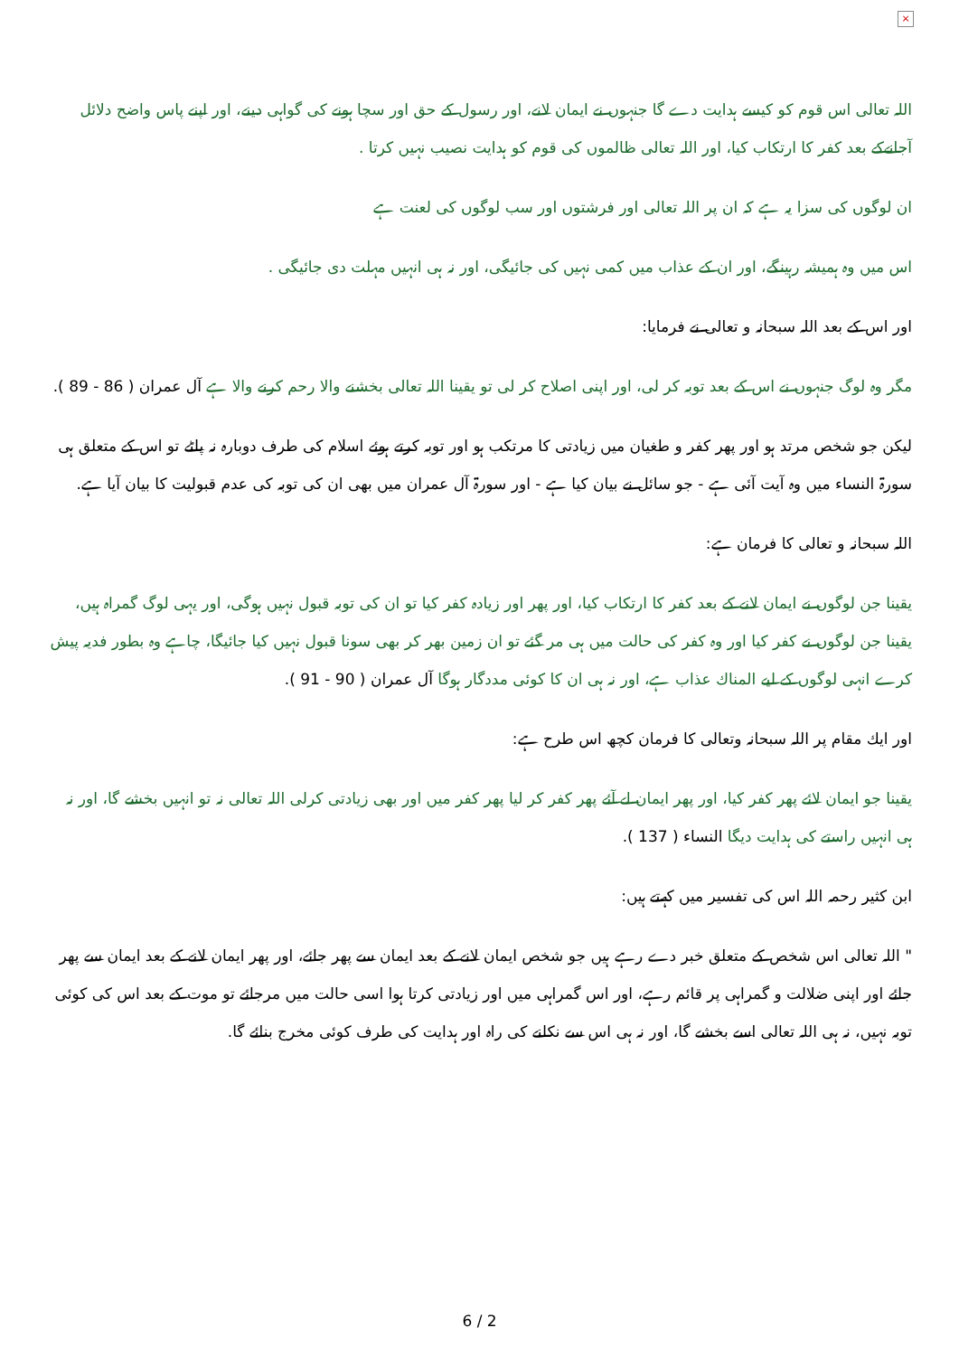×
اللہ تعالی اس قوم كو كيسے ہدايت دے گا جنہوں نے ايمان لانے، اور رسول كے حق اور سچا ہونے كى گواہى دينے، اور اپنے پاس واضح دلائل آجانےكے بعد كفر كا ارتكاب كيا، اور اللہ تعالى ظالموں كى قوم كو ہدايت نصيب نہيں كرتا .
ان لوگوں كى سزا يہ ہے كہ ان پر اللہ تعالى اور فرشتوں اور سب لوگوں كى لعنت ہے
اس ميں وہ ہميشہ رہينگے، اور ان كے عذاب ميں كمى نہيں كى جائيگى، اور نہ ہى انہيں مہلت دى جائيگى .
اور اس كے بعد اللہ سبحانہ و تعالى نے فرمايا:
مگر وہ لوگ جنہوں نے اس كے بعد توبہ كر لى، اور اپنى اصلاح كر لى تو يقينا اللہ تعالى بخشنے والا رحم كرنے والا ہے آل عمران ( 86 - 89 ).
ليكن جو شخص مرتد ہو اور پھر كفر و طغيان ميں زيادتى كا مرتكب ہو اور توبہ كرتے ہوئے اسلام كى طرف دوبارہ نہ پلٹے تو اس كے متعلق ہى سورۃ النساء ميں وہ آيت آئى ہے - جو سائل نے بيان كيا ہے - اور سورۃ آل عمران ميں بھى ان كى توبہ كى عدم قبوليت كا بيان آيا ہے.
اللہ سبحانہ و تعالى كا فرمان ہے:
يقينا جن لوگوں نے ايمان لانے كے بعد كفر كا ارتكاب كيا، اور پھر اور زيادہ كفر كيا تو ان كى توبہ قبول نہيں ہوگى، اور يہى لوگ گمراہ ہيں، يقينا جن لوگوں نے كفر كيا اور وہ كفر كى حالت ميں ہى مر گئے تو ان زمين بھر كر بھى سونا قبول نہيں كيا جائيگا، چاہے وہ بطور فديہ پيش كرے انہى لوگوں كے ليے المناك عذاب ہے، اور نہ ہى ان كا كوئى مددگار ہوگا آل عمران ( 90 - 91 ).
اور ايك مقام پر اللہ سبحانہ وتعالى كا فرمان كچھ اس طرح ہے:
يقينا جو ايمان لائے پھر كفر كيا، اور پھر ايمان لے آئے پھر كفر كر ليا پھر كفر ميں اور بھى زيادتى كرلى اللہ تعالى نہ تو انہيں بخشے گا، اور نہ ہى انہيں راستے كى ہدايت ديگا النساء ( 137 ).
ابن كثير رحمہ اللہ اس كى تفسير ميں كہتے ہيں:
" اللہ تعالى اس شخص كے متعلق خبر دے رہے ہيں جو شخص ايمان لانے كے بعد ايمان سے پھر جائے، اور پھر ايمان لانے كے بعد ايمان سے پھر جائے اور اپنى ضلالت و گمراہى پر قائم رہے، اور اس گمراہى ميں اور زيادتى كرتا ہوا اسى حالت ميں مرجائے تو موت كے بعد اس كى كوئى توبہ نہيں، نہ ہى اللہ تعالى اسے بخشے گا، اور نہ ہى اس سے نكلنے كى راہ اور ہدايت كى طرف كوئى مخرج بنائے گا.
6 / 2